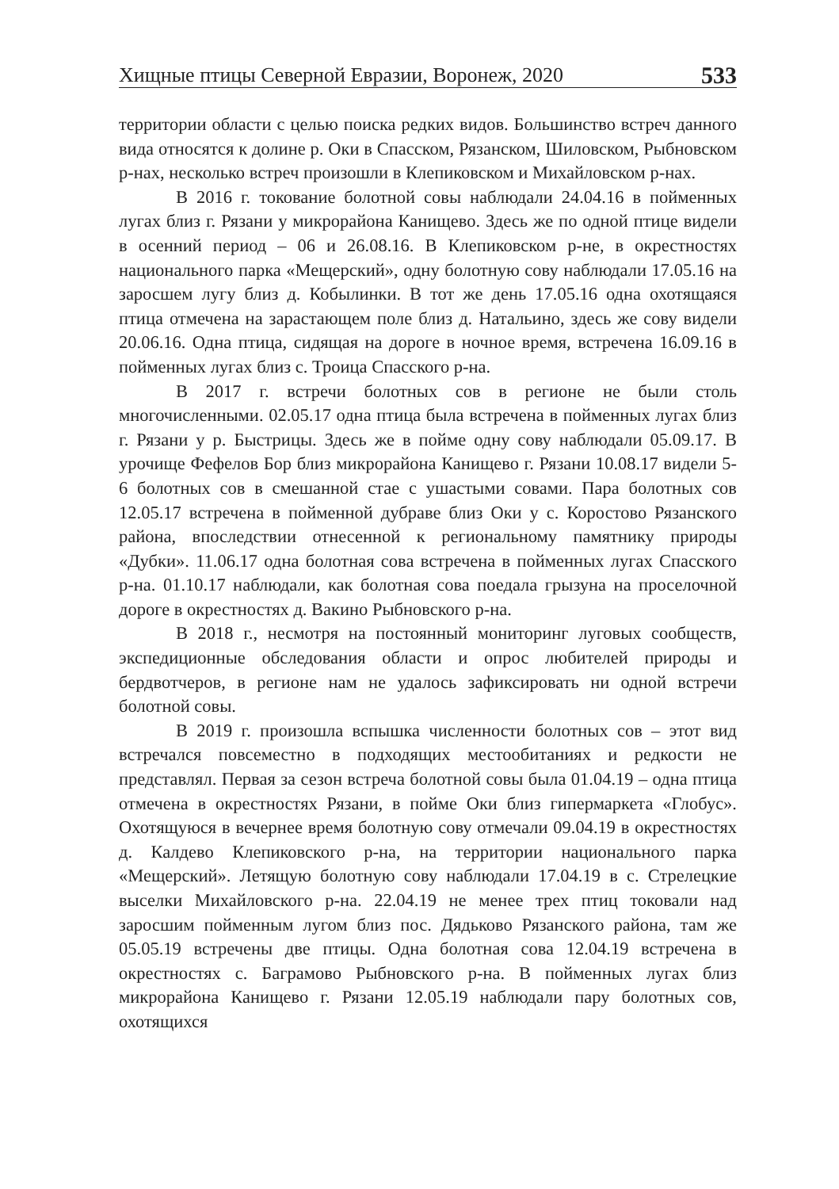Хищные птицы Северной Евразии, Воронеж, 2020 533
территории области с целью поиска редких видов. Большинство встреч данного вида относятся к долине р. Оки в Спасском, Рязанском, Шиловском, Рыбновском р-нах, несколько встреч произошли в Клепиковском и Михайловском р-нах.
В 2016 г. токование болотной совы наблюдали 24.04.16 в пойменных лугах близ г. Рязани у микрорайона Канищево. Здесь же по одной птице видели в осенний период – 06 и 26.08.16. В Клепиковском р-не, в окрестностях национального парка «Мещерский», одну болотную сову наблюдали 17.05.16 на заросшем лугу близ д. Кобылинки. В тот же день 17.05.16 одна охотящаяся птица отмечена на зарастающем поле близ д. Натальино, здесь же сову видели 20.06.16. Одна птица, сидящая на дороге в ночное время, встречена 16.09.16 в пойменных лугах близ с. Троица Спасского р-на.
В 2017 г. встречи болотных сов в регионе не были столь многочисленными. 02.05.17 одна птица была встречена в пойменных лугах близ г. Рязани у р. Быстрицы. Здесь же в пойме одну сову наблюдали 05.09.17. В урочище Фефелов Бор близ микрорайона Канищево г. Рязани 10.08.17 видели 5-6 болотных сов в смешанной стае с ушастыми совами. Пара болотных сов 12.05.17 встречена в пойменной дубраве близ Оки у с. Коростово Рязанского района, впоследствии отнесенной к региональному памятнику природы «Дубки». 11.06.17 одна болотная сова встречена в пойменных лугах Спасского р-на. 01.10.17 наблюдали, как болотная сова поедала грызуна на проселочной дороге в окрестностях д. Вакино Рыбновского р-на.
В 2018 г., несмотря на постоянный мониторинг луговых сообществ, экспедиционные обследования области и опрос любителей природы и бердвотчеров, в регионе нам не удалось зафиксировать ни одной встречи болотной совы.
В 2019 г. произошла вспышка численности болотных сов – этот вид встречался повсеместно в подходящих местообитаниях и редкости не представлял. Первая за сезон встреча болотной совы была 01.04.19 – одна птица отмечена в окрестностях Рязани, в пойме Оки близ гипермаркета «Глобус». Охотящуюся в вечернее время болотную сову отмечали 09.04.19 в окрестностях д. Калдево Клепиковского р-на, на территории национального парка «Мещерский». Летящую болотную сову наблюдали 17.04.19 в с. Стрелецкие выселки Михайловского р-на. 22.04.19 не менее трех птиц токовали над заросшим пойменным лугом близ пос. Дядьково Рязанского района, там же 05.05.19 встречены две птицы. Одна болотная сова 12.04.19 встречена в окрестностях с. Баграмово Рыбновского р-на. В пойменных лугах близ микрорайона Канищево г. Рязани 12.05.19 наблюдали пару болотных сов, охотящихся